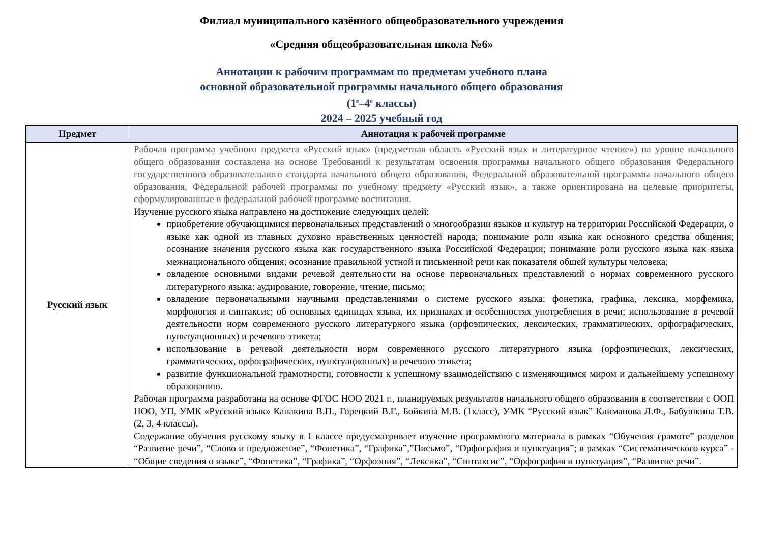Филиал муниципального казённого общеобразовательного учреждения
«Средняя общеобразовательная школа №6»
Аннотации к рабочим программам по предметам учебного плана
основной образовательной программы начального общего образования
(1<sup>е</sup>–4<sup>е</sup> классы)
2024 – 2025 учебный год
| Предмет | Аннотация к рабочей программе |
| --- | --- |
| Русский язык | Рабочая программа учебного предмета «Русский язык» (предметная область «Русский язык и литературное чтение») на уровне начального общего образования составлена на основе Требований к результатам освоения программы начального общего образования Федерального государственного образовательного стандарта начального общего образования, Федеральной образовательной программы начального общего образования, Федеральной рабочей программы по учебному предмету «Русский язык», а также ориентирована на целевые приоритеты, сформулированные в федеральной рабочей программе воспитания. Изучение русского языка направлено на достижение следующих целей: приобретение обучающимися первоначальных представлений о многообразии языков и культур на территории Российской Федерации, о языке как одной из главных духовно нравственных ценностей народа; понимание роли языка как основного средства общения; осознание значения русского языка как государственного языка Российской Федерации; понимание роли русского языка как языка межнационального общения; осознание правильной устной и письменной речи как показателя общей культуры человека; овладение основными видами речевой деятельности на основе первоначальных представлений о нормах современного русского литературного языка: аудирование, говорение, чтение, письмо; овладение первоначальными научными представлениями о системе русского языка: фонетика, графика, лексика, морфемика, морфология и синтаксис; об основных единицах языка, их признаках и особенностях употребления в речи; использование в речевой деятельности норм современного русского литературного языка (орфоэпических, лексических, грамматических, орфографических, пунктуационных) и речевого этикета; использование в речевой деятельности норм современного русского литературного языка (орфоэпических, лексических, грамматических, орфографических, пунктуационных) и речевого этикета; развитие функциональной грамотности, готовности к успешному взаимодействию с изменяющимся миром и дальнейшему успешному образованию. Рабочая программа разработана на основе ФГОС НОО 2021 г., планируемых результатов начального общего образования в соответствии с ООП НОО, УП, УМК «Русский язык» Канакина В.П., Горецкий В.Г., Бойкина М.В. (1класс), УМК “Русский язык” Климанова Л.Ф., Бабушкина Т.В. (2, 3, 4 классы). Содержание обучения русскому языку в 1 классе предусматривает изучение программного материала в рамках “Обучения грамоте” разделов “Развитие речи”, “Слово и предложение”, “Фонетика”, “Графика”,”Письмо”, “Орфография и пунктуация”; в рамках “Систематического курса” - “Общие сведения о языке”, “Фонетика”, “Графика”, “Орфоэпия”, “Лексика”, “Синтаксис”, “Орфография и пунктуация”, “Развитие речи”. |